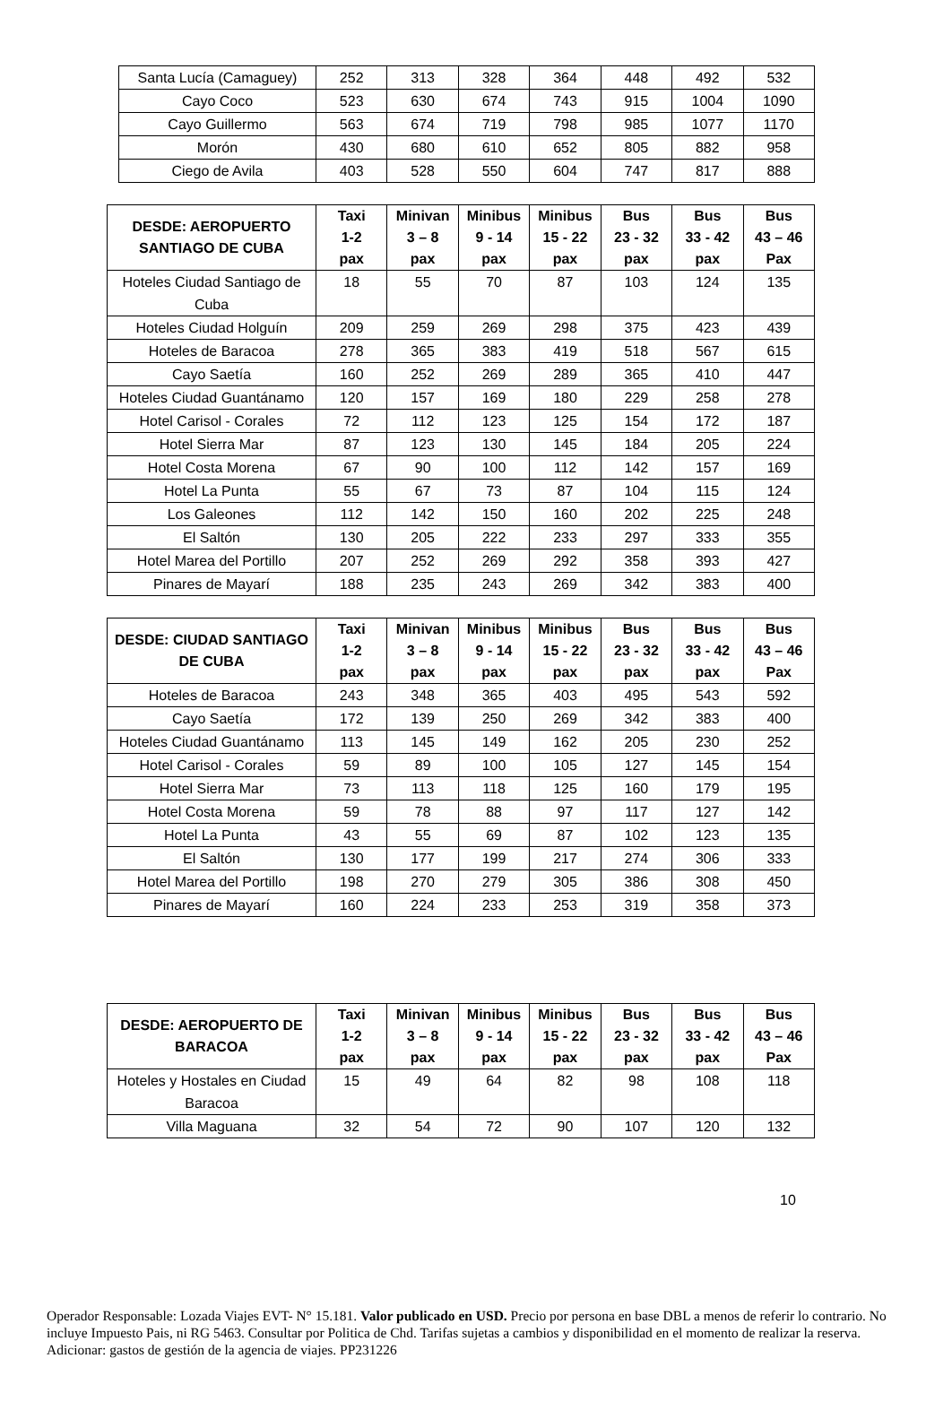| Santa Lucía (Camaguey) | 252 | 313 | 328 | 364 | 448 | 492 | 532 |
| Cayo Coco | 523 | 630 | 674 | 743 | 915 | 1004 | 1090 |
| Cayo Guillermo | 563 | 674 | 719 | 798 | 985 | 1077 | 1170 |
| Morón | 430 | 680 | 610 | 652 | 805 | 882 | 958 |
| Ciego de Avila | 403 | 528 | 550 | 604 | 747 | 817 | 888 |
| DESDE: AEROPUERTO SANTIAGO DE CUBA | Taxi 1-2 pax | Minivan 3 – 8 pax | Minibus 9 - 14 pax | Minibus 15 - 22 pax | Bus 23 - 32 pax | Bus 33 - 42 pax | Bus 43 – 46 Pax |
| --- | --- | --- | --- | --- | --- | --- | --- |
| Hoteles Ciudad Santiago de Cuba | 18 | 55 | 70 | 87 | 103 | 124 | 135 |
| Hoteles Ciudad Holguín | 209 | 259 | 269 | 298 | 375 | 423 | 439 |
| Hoteles de Baracoa | 278 | 365 | 383 | 419 | 518 | 567 | 615 |
| Cayo Saetía | 160 | 252 | 269 | 289 | 365 | 410 | 447 |
| Hoteles Ciudad Guantánamo | 120 | 157 | 169 | 180 | 229 | 258 | 278 |
| Hotel Carisol - Corales | 72 | 112 | 123 | 125 | 154 | 172 | 187 |
| Hotel Sierra Mar | 87 | 123 | 130 | 145 | 184 | 205 | 224 |
| Hotel Costa Morena | 67 | 90 | 100 | 112 | 142 | 157 | 169 |
| Hotel La Punta | 55 | 67 | 73 | 87 | 104 | 115 | 124 |
| Los Galeones | 112 | 142 | 150 | 160 | 202 | 225 | 248 |
| El Saltón | 130 | 205 | 222 | 233 | 297 | 333 | 355 |
| Hotel Marea del Portillo | 207 | 252 | 269 | 292 | 358 | 393 | 427 |
| Pinares de Mayarí | 188 | 235 | 243 | 269 | 342 | 383 | 400 |
| DESDE: CIUDAD SANTIAGO DE CUBA | Taxi 1-2 pax | Minivan 3 – 8 pax | Minibus 9 - 14 pax | Minibus 15 - 22 pax | Bus 23 - 32 pax | Bus 33 - 42 pax | Bus 43 – 46 Pax |
| --- | --- | --- | --- | --- | --- | --- | --- |
| Hoteles de Baracoa | 243 | 348 | 365 | 403 | 495 | 543 | 592 |
| Cayo Saetía | 172 | 139 | 250 | 269 | 342 | 383 | 400 |
| Hoteles Ciudad Guantánamo | 113 | 145 | 149 | 162 | 205 | 230 | 252 |
| Hotel Carisol - Corales | 59 | 89 | 100 | 105 | 127 | 145 | 154 |
| Hotel Sierra Mar | 73 | 113 | 118 | 125 | 160 | 179 | 195 |
| Hotel Costa Morena | 59 | 78 | 88 | 97 | 117 | 127 | 142 |
| Hotel La Punta | 43 | 55 | 69 | 87 | 102 | 123 | 135 |
| El Saltón | 130 | 177 | 199 | 217 | 274 | 306 | 333 |
| Hotel Marea del Portillo | 198 | 270 | 279 | 305 | 386 | 308 | 450 |
| Pinares de Mayarí | 160 | 224 | 233 | 253 | 319 | 358 | 373 |
| DESDE: AEROPUERTO DE BARACOA | Taxi 1-2 pax | Minivan 3 – 8 pax | Minibus 9 - 14 pax | Minibus 15 - 22 pax | Bus 23 - 32 pax | Bus 33 - 42 pax | Bus 43 – 46 Pax |
| --- | --- | --- | --- | --- | --- | --- | --- |
| Hoteles y Hostales en Ciudad Baracoa | 15 | 49 | 64 | 82 | 98 | 108 | 118 |
| Villa Maguana | 32 | 54 | 72 | 90 | 107 | 120 | 132 |
10
Operador Responsable: Lozada Viajes EVT- N° 15.181. Valor publicado en USD. Precio por persona en base DBL a menos de referir lo contrario. No incluye Impuesto Pais, ni RG 5463. Consultar por Politica de Chd. Tarifas sujetas a cambios y disponibilidad en el momento de realizar la reserva. Adicionar: gastos de gestión de la agencia de viajes. PP231226